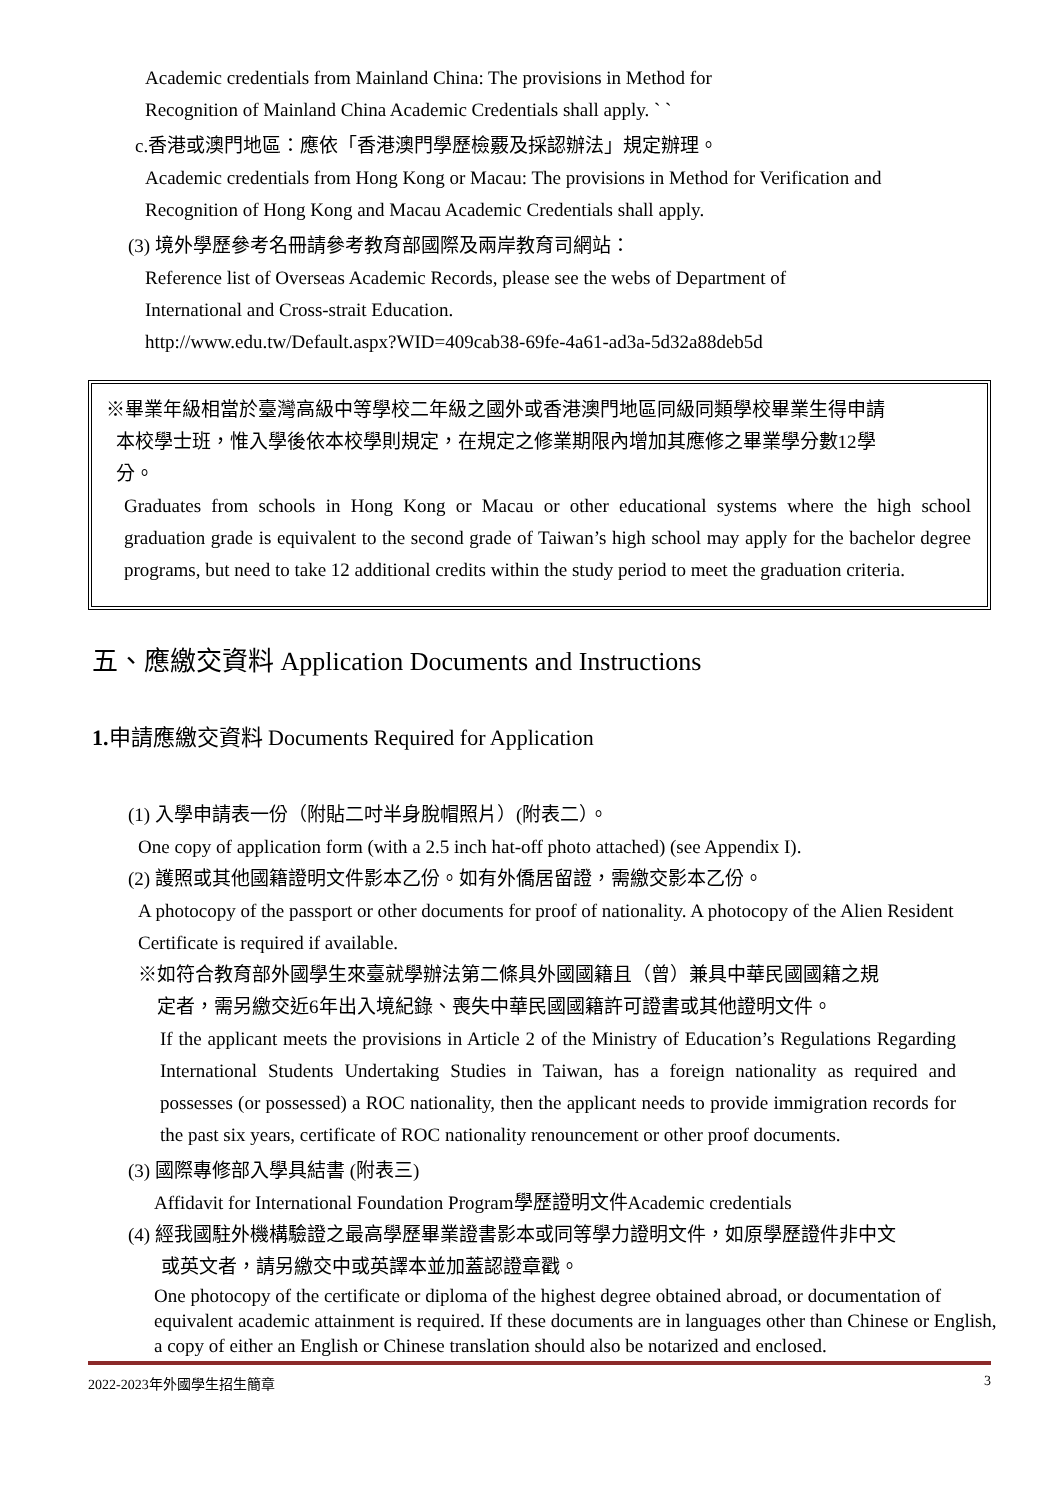Academic credentials from Mainland China: The provisions in Method for
Recognition of Mainland China Academic Credentials shall apply. ` `
c.香港或澳門地區：應依「香港澳門學歷檢覈及採認辦法」規定辦理。
Academic credentials from Hong Kong or Macau: The provisions in Method for Verification and
Recognition of Hong Kong and Macau Academic Credentials shall apply.
(3) 境外學歷參考名冊請參考教育部國際及兩岸教育司網站：
Reference list of Overseas Academic Records, please see the webs of Department of
International and Cross-strait Education.
http://www.edu.tw/Default.aspx?WID=409cab38-69fe-4a61-ad3a-5d32a88deb5d
※畢業年級相當於臺灣高級中等學校二年級之國外或香港澳門地區同級同類學校畢業生得申請
本校學士班，惟入學後依本校學則規定，在規定之修業期限內增加其應修之畢業學分數12學
分。
Graduates from schools in Hong Kong or Macau or other educational systems where the high school graduation grade is equivalent to the second grade of Taiwan’s high school may apply for the bachelor degree programs, but need to take 12 additional credits within the study period to meet the graduation criteria.
五、應繳交資料 Application Documents and Instructions
1. 申請應繳交資料 Documents Required for Application
(1) 入學申請表一份（附貼二吋半身脫帽照片）(附表二）。
One copy of application form (with a 2.5 inch hat-off photo attached) (see Appendix I).
(2) 護照或其他國籍證明文件影本乙份。如有外僑居留證，需繳交影本乙份。
A photocopy of the passport or other documents for proof of nationality. A photocopy of the Alien Resident Certificate is required if available.
※如符合教育部外國學生來臺就學辦法第二條具外國國籍且（曾）兼具中華民國國籍之規
定者，需另繳交近6年出入境紀錄、喪失中華民國國籍許可證書或其他證明文件。
If the applicant meets the provisions in Article 2 of the Ministry of Education’s Regulations Regarding International Students Undertaking Studies in Taiwan, has a foreign nationality as required and possesses (or possessed) a ROC nationality, then the applicant needs to provide immigration records for the past six years, certificate of ROC nationality renouncement or other proof documents.
(3) 國際專修部入學具結書 (附表三)
Affidavit for International Foundation Program學歷證明文件Academic credentials
(4) 經我國駐外機構驗證之最高學歷畢業證書影本或同等學力證明文件，如原學歷證件非中文
或英文者，請另繳交中或英譯本並加蓋認證章戳。
One photocopy of the certificate or diploma of the highest degree obtained abroad, or documentation of equivalent academic attainment is required. If these documents are in languages other than Chinese or English, a copy of either an English or Chinese translation should also be notarized and enclosed.
2022-2023年外國學生招生簡章 3